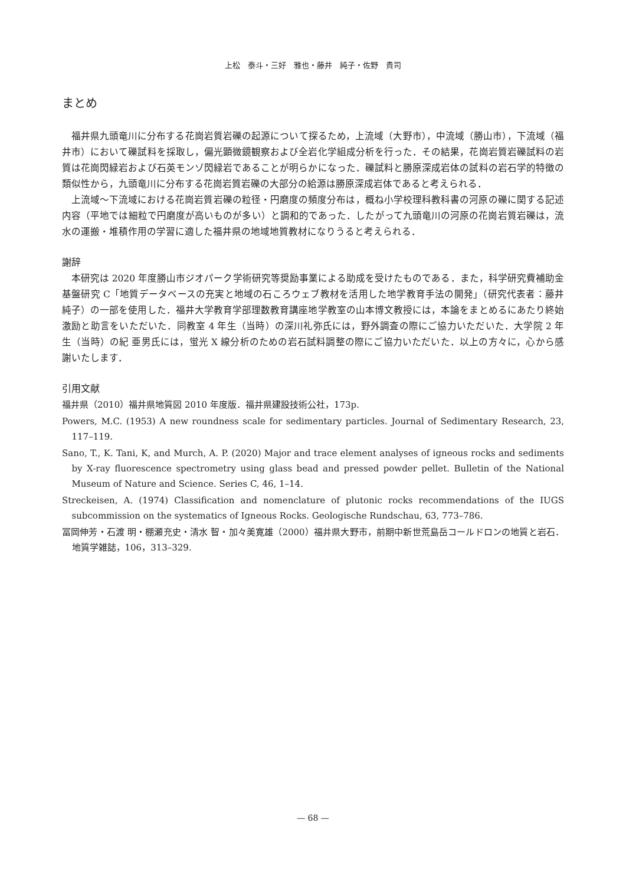上松　泰斗・三好　雅也・藤井　純子・佐野　貴司
まとめ
福井県九頭竜川に分布する花崗岩質岩礫の起源について探るため，上流域（大野市），中流域（勝山市），下流域（福井市）において礫試料を採取し，偏光顕微鏡観察および全岩化学組成分析を行った．その結果，花崗岩質岩礫試料の岩質は花崗閃緑岩および石英モンゾ閃緑岩であることが明らかになった．礫試料と勝原深成岩体の試料の岩石学的特徴の類似性から，九頭竜川に分布する花崗岩質岩礫の大部分の給源は勝原深成岩体であると考えられる．
上流域～下流域における花崗岩質岩礫の粒径・円磨度の頻度分布は，概ね小学校理科教科書の河原の礫に関する記述内容（平地では細粒で円磨度が高いものが多い）と調和的であった．したがって九頭竜川の河原の花崗岩質岩礫は，流水の運搬・堆積作用の学習に適した福井県の地域地質教材になりうると考えられる．
謝辞
本研究は 2020 年度勝山市ジオパーク学術研究等奨励事業による助成を受けたものである．また，科学研究費補助金基盤研究 C「地質データベースの充実と地域の石ころウェブ教材を活用した地学教育手法の開発」（研究代表者：藤井純子）の一部を使用した．福井大学教育学部理数教育講座地学教室の山本博文教授には，本論をまとめるにあたり終始激励と助言をいただいた．同教室 4 年生（当時）の深川礼弥氏には，野外調査の際にご協力いただいた．大学院 2 年生（当時）の紀 亜男氏には，蛍光 X 線分析のための岩石試料調整の際にご協力いただいた．以上の方々に，心から感謝いたします．
引用文献
福井県（2010）福井県地質図 2010 年度版．福井県建設技術公社，173p.
Powers, M.C. (1953) A new roundness scale for sedimentary particles. Journal of Sedimentary Research, 23, 117–119.
Sano, T., K. Tani, K, and Murch, A. P. (2020) Major and trace element analyses of igneous rocks and sediments by X-ray fluorescence spectrometry using glass bead and pressed powder pellet. Bulletin of the National Museum of Nature and Science. Series C, 46, 1–14.
Streckeisen, A. (1974) Classification and nomenclature of plutonic rocks recommendations of the IUGS subcommission on the systematics of Igneous Rocks. Geologische Rundschau, 63, 773–786.
冨岡伸芳・石渡 明・棚瀬充史・清水 智・加々美寛雄（2000）福井県大野市，前期中新世荒島岳コールドロンの地質と岩石．地質学雑誌，106，313–329.
— 68 —